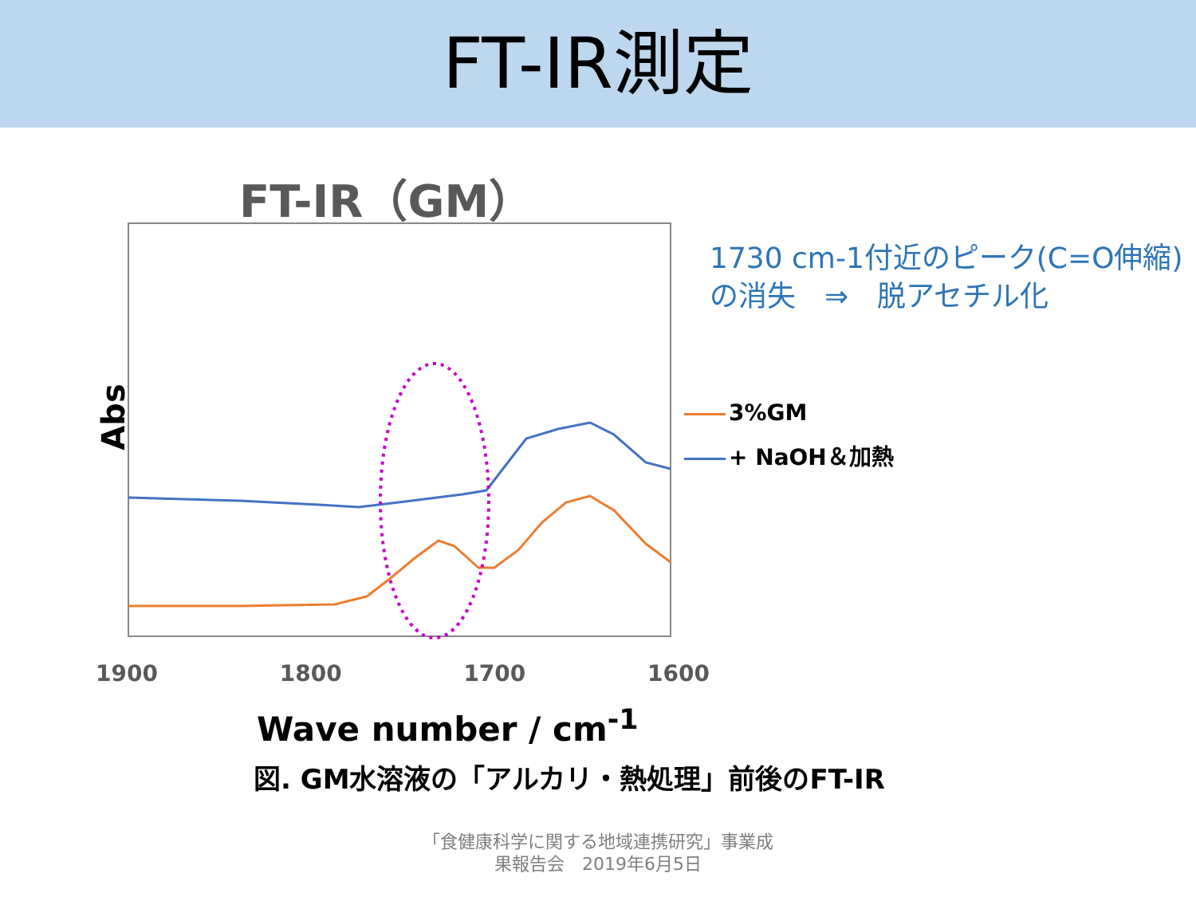FT-IR測定
FT-IR（GM）
Abs
1730 cm-1付近のピーク(C=O伸縮)
の消失　⇒　脱アセチル化
3%GM
+ NaOH＆加熱
1900 1800 1700 1600
Wave number / cm<sup>-1</sup>
図. GM水溶液の「アルカリ・熱処理」前後のFT-IR
「食健康科学に関する地域連携研究」事業成
果報告会　2019年6月5日